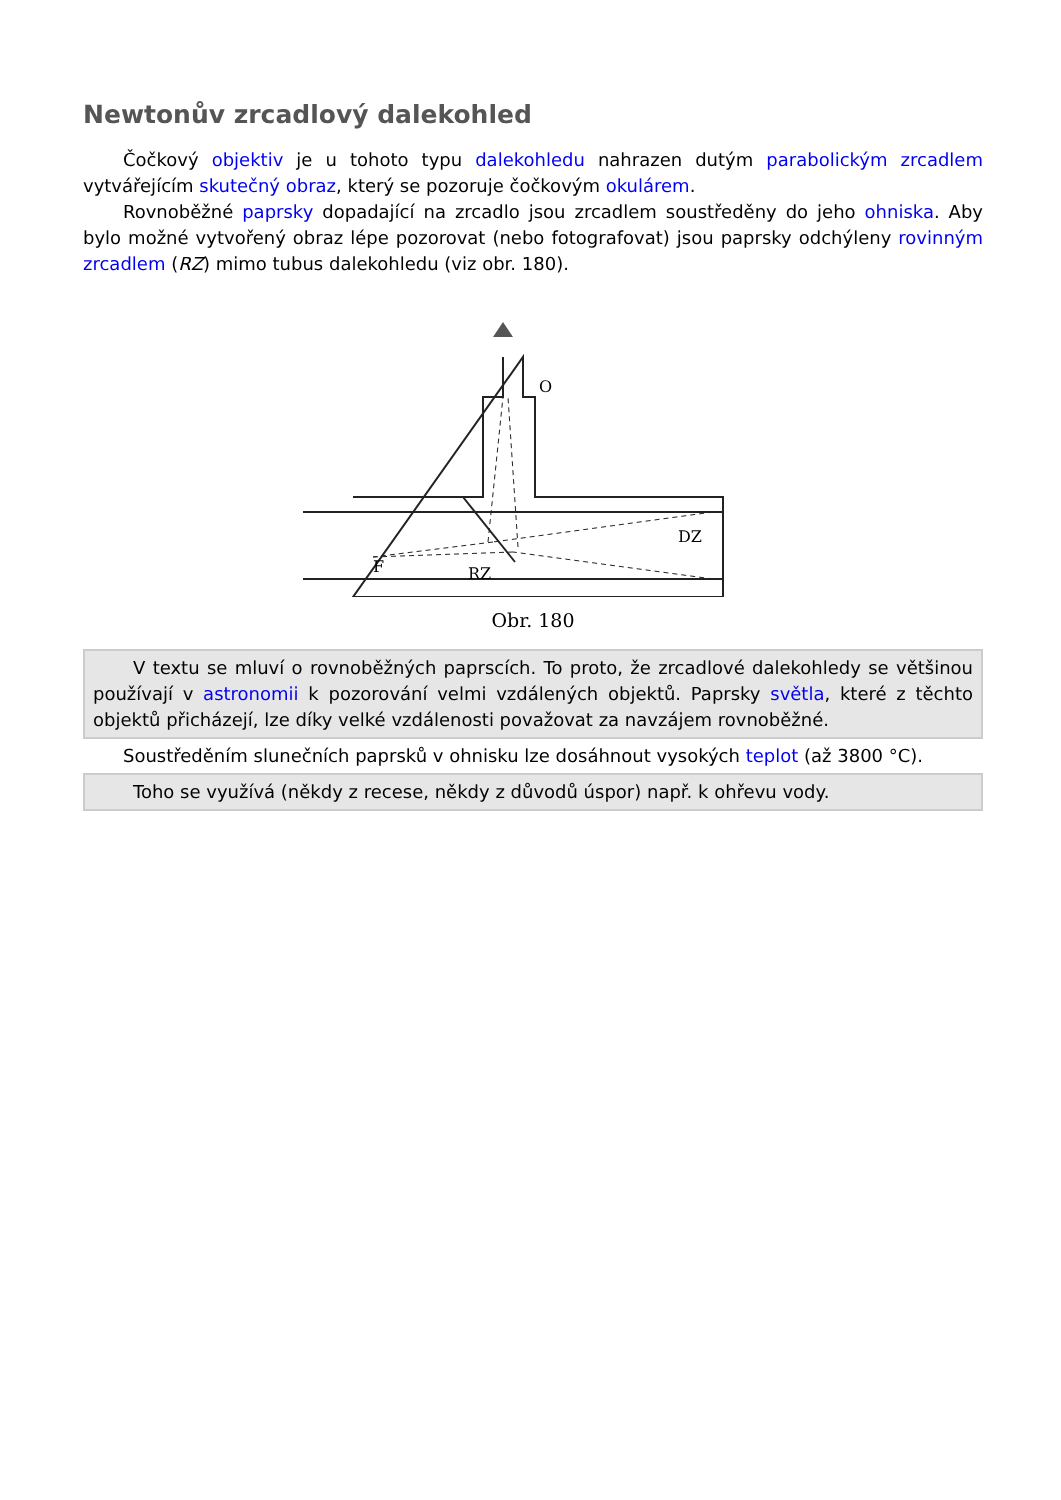Newtonův zrcadlový dalekohled
Čočkový objektiv je u tohoto typu dalekohledu nahrazen dutým parabolickým zrcadlem vytvářejícím skutečný obraz, který se pozoruje čočkovým okulárem.
Rovnoběžné paprsky dopadající na zrcadlo jsou zrcadlem soustředěny do jeho ohniska. Aby bylo možné vytvořený obraz lépe pozorovat (nebo fotografovat) jsou paprsky odchýleny rovinným zrcadlem (RZ) mimo tubus dalekohledu (viz obr. 180).
F
RZ
DZ
O
Obr. 180
V textu se mluví o rovnoběžných paprscích. To proto, že zrcadlové dalekohledy se většinou používají v astronomii k pozorování velmi vzdálených objektů. Paprsky světla, které z těchto objektů přicházejí, lze díky velké vzdálenosti považovat za navzájem rovnoběžné.
Soustředěním slunečních paprsků v ohnisku lze dosáhnout vysokých teplot (až 3800 °C).
Toho se využívá (někdy z recese, někdy z důvodů úspor) např. k ohřevu vody.